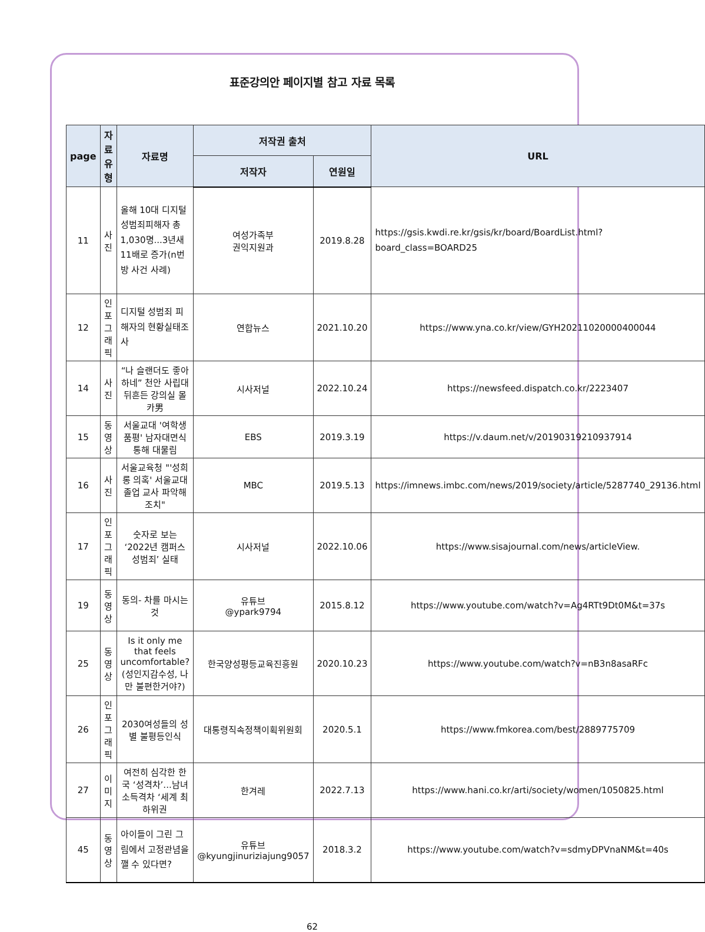표준강의안 페이지별 참고 자료 목록
| page | 자료 유형 | 자료명 | 저작권 출처 | | URL |
| --- | --- | --- | --- | --- | --- |
| | | | 저작자 | 연원일 | |
| 11 | 사진 | 올해 10대 디지털성범죄피해자 총 1,030명...3년새11배로 증가(n번방 사건 사례) | 여성가족부 권익지원과 | 2019.8.28 | https://gsis.kwdi.re.kr/gsis/kr/board/BoardList.html?board_class=BOARD25 |
| 12 | 인포 그래픽 | 디지털 성범죄 피해자의 현황실태조사 | 연합뉴스 | 2021.10.20 | https://www.yna.co.kr/view/GYH20211020000400044 |
| 14 | 사진 | “나 슬랜더도 좋아하네” 천안 사립대 뒤흔든 강의실 몰카男 | 시사저널 | 2022.10.24 | https://newsfeed.dispatch.co.kr/2223407 |
| 15 | 동영상 | 서울교대 '여학생 품평' 남자대면식 통해 대물림 | EBS | 2019.3.19 | https://v.daum.net/v/20190319210937914 |
| 16 | 사진 | 서울교육청 "'성희롱 의혹' 서울교대 졸업 교사 파악해 조치" | MBC | 2019.5.13 | https://imnews.imbc.com/news/2019/society/article/5287740_29136.html |
| 17 | 인포그 래픽 | 숫자로 보는 ‘2022년 캠퍼스 성범죄’ 실태 | 시사저널 | 2022.10.06 | https://www.sisajournal.com/news/articleView. |
| 19 | 동영상 | 동의- 차를 마시는 것 | 유튜브 @ypark9794 | 2015.8.12 | https://www.youtube.com/watch?v=Ag4RTt9Dt0M&t=37s |
| 25 | 동영상 | Is it only me that feels uncomfortable?(성인지감수성, 나만 불편한거야?) | 한국양성평등교육진흥원 | 2020.10.23 | https://www.youtube.com/watch?v=nB3n8asaRFc |
| 26 | 인포 그래픽 | 2030여성들의 성별 불평등인식 | 대통령직속정책이획위원회 | 2020.5.1 | https://www.fmkorea.com/best/2889775709 |
| 27 | 이미지 | 여전히 심각한 한국 ‘성격차’...남녀 소득격차 ‘세계 최하위권 | 한겨레 | 2022.7.13 | https://www.hani.co.kr/arti/society/women/1050825.html |
| 45 | 동영상 | 아이들이 그린 그림에서 고정관념을 깰 수 있다면? | 유튜브 @kyungjinuriziajung9057 | 2018.3.2 | https://www.youtube.com/watch?v=sdmyDPVnaNM&t=40s |
62